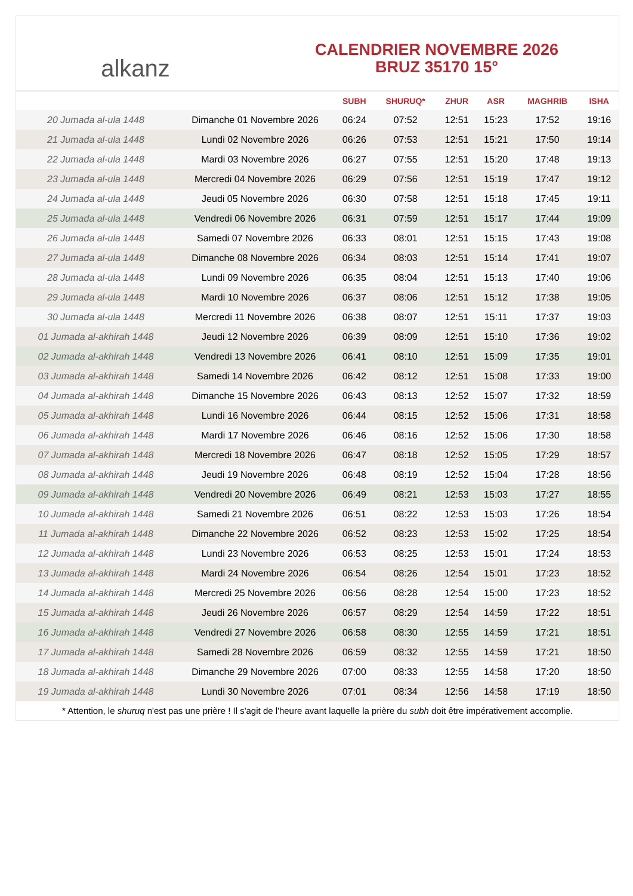alkanz
CALENDRIER NOVEMBRE 2026
BRUZ 35170 15°
| | | SUBH | SHURUQ* | ZHUR | ASR | MAGHRIB | ISHA |
| --- | --- | --- | --- | --- | --- | --- | --- |
| 20 Jumada al-ula 1448 | Dimanche 01 Novembre 2026 | 06:24 | 07:52 | 12:51 | 15:23 | 17:52 | 19:16 |
| 21 Jumada al-ula 1448 | Lundi 02 Novembre 2026 | 06:26 | 07:53 | 12:51 | 15:21 | 17:50 | 19:14 |
| 22 Jumada al-ula 1448 | Mardi 03 Novembre 2026 | 06:27 | 07:55 | 12:51 | 15:20 | 17:48 | 19:13 |
| 23 Jumada al-ula 1448 | Mercredi 04 Novembre 2026 | 06:29 | 07:56 | 12:51 | 15:19 | 17:47 | 19:12 |
| 24 Jumada al-ula 1448 | Jeudi 05 Novembre 2026 | 06:30 | 07:58 | 12:51 | 15:18 | 17:45 | 19:11 |
| 25 Jumada al-ula 1448 | Vendredi 06 Novembre 2026 | 06:31 | 07:59 | 12:51 | 15:17 | 17:44 | 19:09 |
| 26 Jumada al-ula 1448 | Samedi 07 Novembre 2026 | 06:33 | 08:01 | 12:51 | 15:15 | 17:43 | 19:08 |
| 27 Jumada al-ula 1448 | Dimanche 08 Novembre 2026 | 06:34 | 08:03 | 12:51 | 15:14 | 17:41 | 19:07 |
| 28 Jumada al-ula 1448 | Lundi 09 Novembre 2026 | 06:35 | 08:04 | 12:51 | 15:13 | 17:40 | 19:06 |
| 29 Jumada al-ula 1448 | Mardi 10 Novembre 2026 | 06:37 | 08:06 | 12:51 | 15:12 | 17:38 | 19:05 |
| 30 Jumada al-ula 1448 | Mercredi 11 Novembre 2026 | 06:38 | 08:07 | 12:51 | 15:11 | 17:37 | 19:03 |
| 01 Jumada al-akhirah 1448 | Jeudi 12 Novembre 2026 | 06:39 | 08:09 | 12:51 | 15:10 | 17:36 | 19:02 |
| 02 Jumada al-akhirah 1448 | Vendredi 13 Novembre 2026 | 06:41 | 08:10 | 12:51 | 15:09 | 17:35 | 19:01 |
| 03 Jumada al-akhirah 1448 | Samedi 14 Novembre 2026 | 06:42 | 08:12 | 12:51 | 15:08 | 17:33 | 19:00 |
| 04 Jumada al-akhirah 1448 | Dimanche 15 Novembre 2026 | 06:43 | 08:13 | 12:52 | 15:07 | 17:32 | 18:59 |
| 05 Jumada al-akhirah 1448 | Lundi 16 Novembre 2026 | 06:44 | 08:15 | 12:52 | 15:06 | 17:31 | 18:58 |
| 06 Jumada al-akhirah 1448 | Mardi 17 Novembre 2026 | 06:46 | 08:16 | 12:52 | 15:06 | 17:30 | 18:58 |
| 07 Jumada al-akhirah 1448 | Mercredi 18 Novembre 2026 | 06:47 | 08:18 | 12:52 | 15:05 | 17:29 | 18:57 |
| 08 Jumada al-akhirah 1448 | Jeudi 19 Novembre 2026 | 06:48 | 08:19 | 12:52 | 15:04 | 17:28 | 18:56 |
| 09 Jumada al-akhirah 1448 | Vendredi 20 Novembre 2026 | 06:49 | 08:21 | 12:53 | 15:03 | 17:27 | 18:55 |
| 10 Jumada al-akhirah 1448 | Samedi 21 Novembre 2026 | 06:51 | 08:22 | 12:53 | 15:03 | 17:26 | 18:54 |
| 11 Jumada al-akhirah 1448 | Dimanche 22 Novembre 2026 | 06:52 | 08:23 | 12:53 | 15:02 | 17:25 | 18:54 |
| 12 Jumada al-akhirah 1448 | Lundi 23 Novembre 2026 | 06:53 | 08:25 | 12:53 | 15:01 | 17:24 | 18:53 |
| 13 Jumada al-akhirah 1448 | Mardi 24 Novembre 2026 | 06:54 | 08:26 | 12:54 | 15:01 | 17:23 | 18:52 |
| 14 Jumada al-akhirah 1448 | Mercredi 25 Novembre 2026 | 06:56 | 08:28 | 12:54 | 15:00 | 17:23 | 18:52 |
| 15 Jumada al-akhirah 1448 | Jeudi 26 Novembre 2026 | 06:57 | 08:29 | 12:54 | 14:59 | 17:22 | 18:51 |
| 16 Jumada al-akhirah 1448 | Vendredi 27 Novembre 2026 | 06:58 | 08:30 | 12:55 | 14:59 | 17:21 | 18:51 |
| 17 Jumada al-akhirah 1448 | Samedi 28 Novembre 2026 | 06:59 | 08:32 | 12:55 | 14:59 | 17:21 | 18:50 |
| 18 Jumada al-akhirah 1448 | Dimanche 29 Novembre 2026 | 07:00 | 08:33 | 12:55 | 14:58 | 17:20 | 18:50 |
| 19 Jumada al-akhirah 1448 | Lundi 30 Novembre 2026 | 07:01 | 08:34 | 12:56 | 14:58 | 17:19 | 18:50 |
* Attention, le shuruq n'est pas une prière ! Il s'agit de l'heure avant laquelle la prière du subh doit être impérativement accomplie.